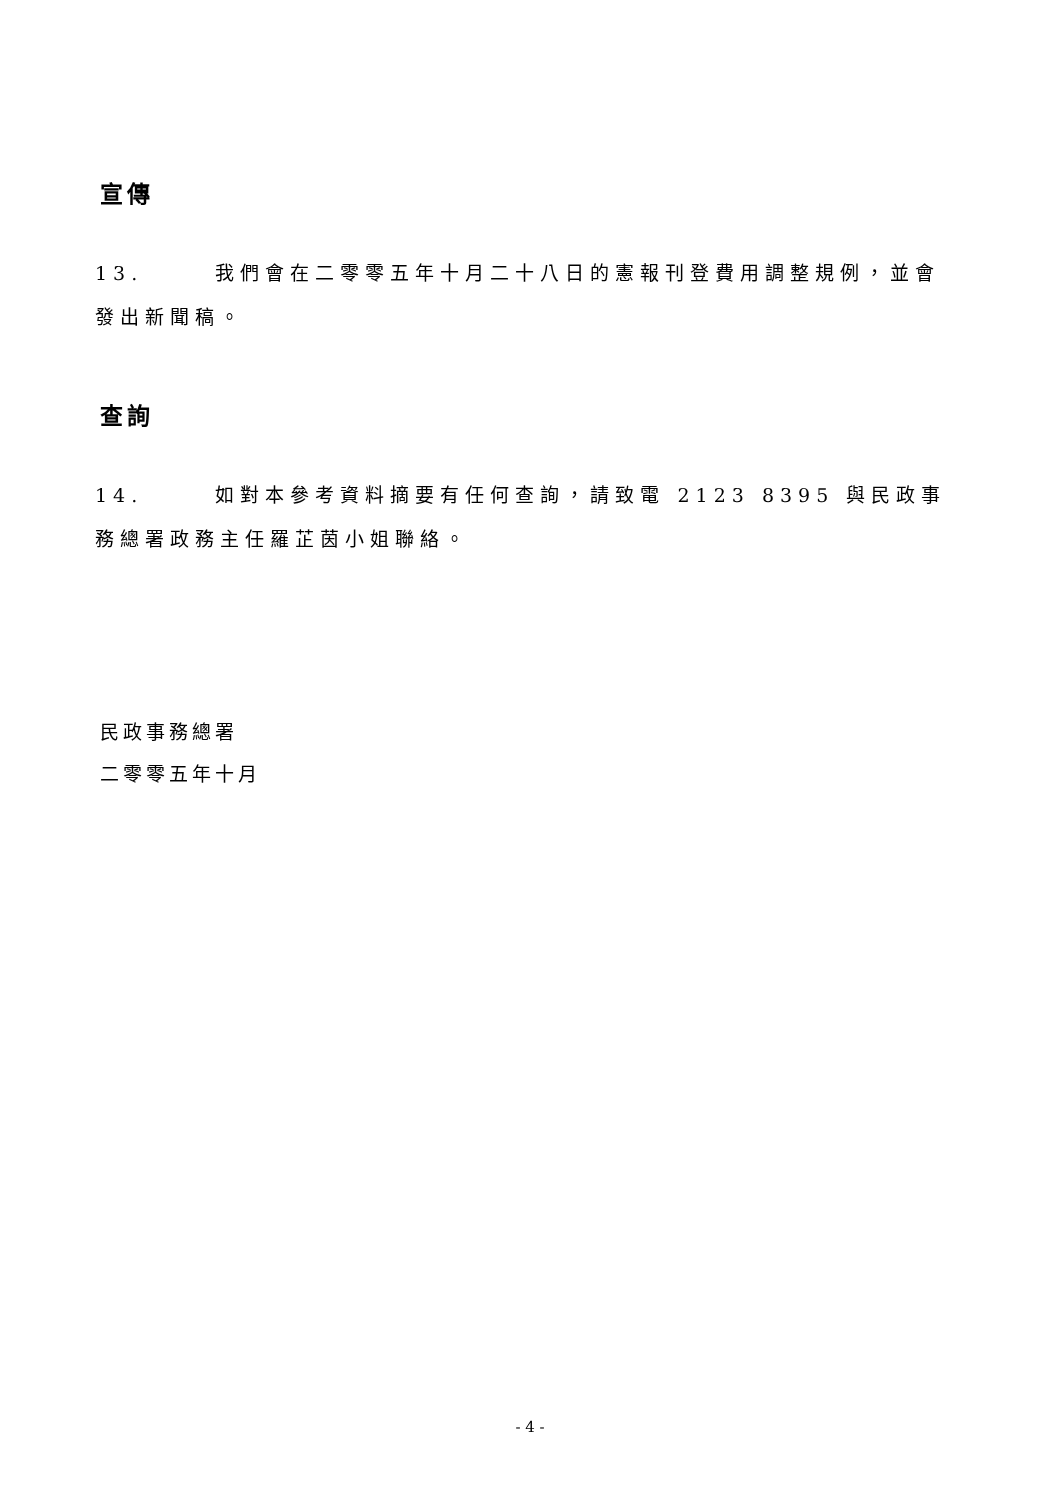宣傳
13. 我們會在二零零五年十月二十八日的憲報刊登費用調整規例，並會發出新聞稿。
查詢
14. 如對本參考資料摘要有任何查詢，請致電 2123 8395 與民政事務總署政務主任羅芷茵小姐聯絡。
民政事務總署
二零零五年十月
- 4 -